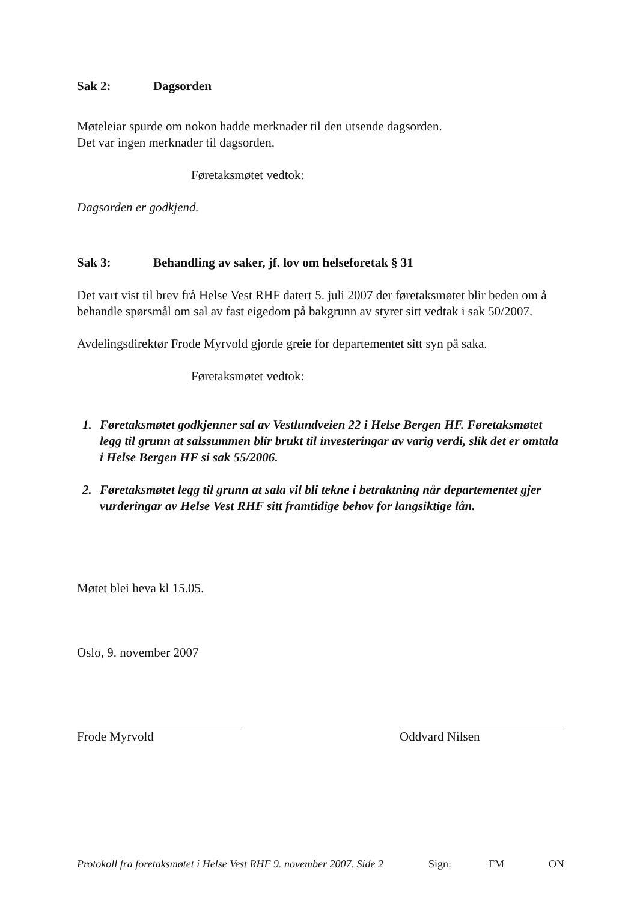Sak 2: Dagsorden
Møteleiar spurde om nokon hadde merknader til den utsende dagsorden.
Det var ingen merknader til dagsorden.
Føretaksmøtet vedtok:
Dagsorden er godkjend.
Sak 3: Behandling av saker, jf. lov om helseforetak § 31
Det vart vist til brev frå Helse Vest RHF datert 5. juli 2007 der føretaksmøtet blir beden om å behandle spørsmål om sal av fast eigedom på bakgrunn av styret sitt vedtak i sak 50/2007.
Avdelingsdirektør Frode Myrvold gjorde greie for departementet sitt syn på saka.
Føretaksmøtet vedtok:
1. Føretaksmøtet godkjenner sal av Vestlundveien 22 i Helse Bergen HF. Føretaksmøtet legg til grunn at salssummen blir brukt til investeringar av varig verdi, slik det er omtala i Helse Bergen HF si sak 55/2006.
2. Føretaksmøtet legg til grunn at sala vil bli tekne i betraktning når departementet gjer vurderingar av Helse Vest RHF sitt framtidige behov for langsiktige lån.
Møtet blei heva kl 15.05.
Oslo, 9. november 2007
Frode Myrvold Oddvard Nilsen
Protokoll fra foretaksmøtet i Helse Vest RHF 9. november 2007. Side 2 Sign: FM ON